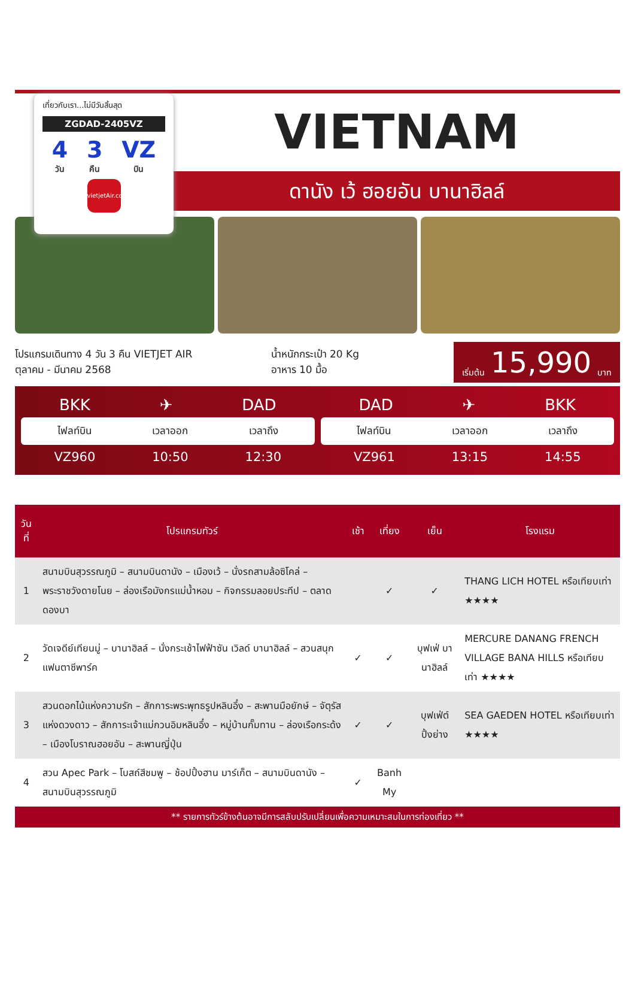เที่ยวกับเรา...ไม่มีวันสิ้นสุด
ZGDAD-2405VZ
4
วัน 3
คืน VZ
บิน
vietjetAir.com
VIETNAM
ดานัง เว้ ฮอยอัน บานาฮิลล์
โปรแกรมเดินทาง 4 วัน 3 คืน VIETJET AIR
ตุลาคม - มีนาคม 2568
น้ำหนักกระเป๋า 20 Kg
อาหาร 10 มื้อ
เริ่มต้น 15,990 บาท
BKK ✈ DAD
ไฟลท์บิน เวลาออก เวลาถึง
VZ960 10:50 12:30
DAD ✈ BKK
ไฟลท์บิน เวลาออก เวลาถึง
VZ961 13:15 14:55
| วันที่ | โปรแกรมทัวร์ | เช้า | เที่ยง | เย็น | โรงแรม |
| --- | --- | --- | --- | --- | --- |
| 1 | สนามบินสุวรรณภูมิ – สนามบินดานัง – เมืองเว้ – นั่งรถสามล้อซิโคล่ – พระราชวังดายโนย – ล่องเรือมังกรแม่น้ำหอม – กิจกรรมลอยประทีป – ตลาดดองบา | | ✓ | ✓ | THANG LICH HOTEL หรือเทียบเท่า ★★★★ |
| 2 | วัดเจดีย์เทียนมู่ – บานาฮิลล์ – นั่งกระเช้าไฟฟ้าซัน เวิลด์ บานาฮิลล์ – สวนสนุกแฟนตาซีพาร์ค | ✓ | ✓ | บุฟเฟ่ บานาฮิลล์ | MERCURE DANANG FRENCH VILLAGE BANA HILLS หรือเทียบเท่า ★★★★ |
| 3 | สวนดอกไม้แห่งความรัก – สักการะพระพุทธรูปหลินอึ๋ง – สะพานมือยักษ์ – จัตุรัสแห่งดวงดาว – สักการะเจ้าแม่กวนอิมหลินอึ๋ง – หมู่บ้านกั๊มทาน – ล่องเรือกระด้ง – เมืองโบราณฮอยอัน – สะพานญี่ปุ่น | ✓ | ✓ | บุฟเฟ่ต์ ปิ้งย่าง | SEA GAEDEN HOTEL หรือเทียบเท่า ★★★★ |
| 4 | สวน Apec Park – โบสถ์สีชมพู – ช้อปปิ้งฮาน มาร์เก็ต – สนามบินดานัง – สนามบินสุวรรณภูมิ | ✓ | Banh My | | |
** รายการทัวร์ข้างต้นอาจมีการสลับปรับเปลี่ยนเพื่อความเหมาะสมในการท่องเที่ยว **